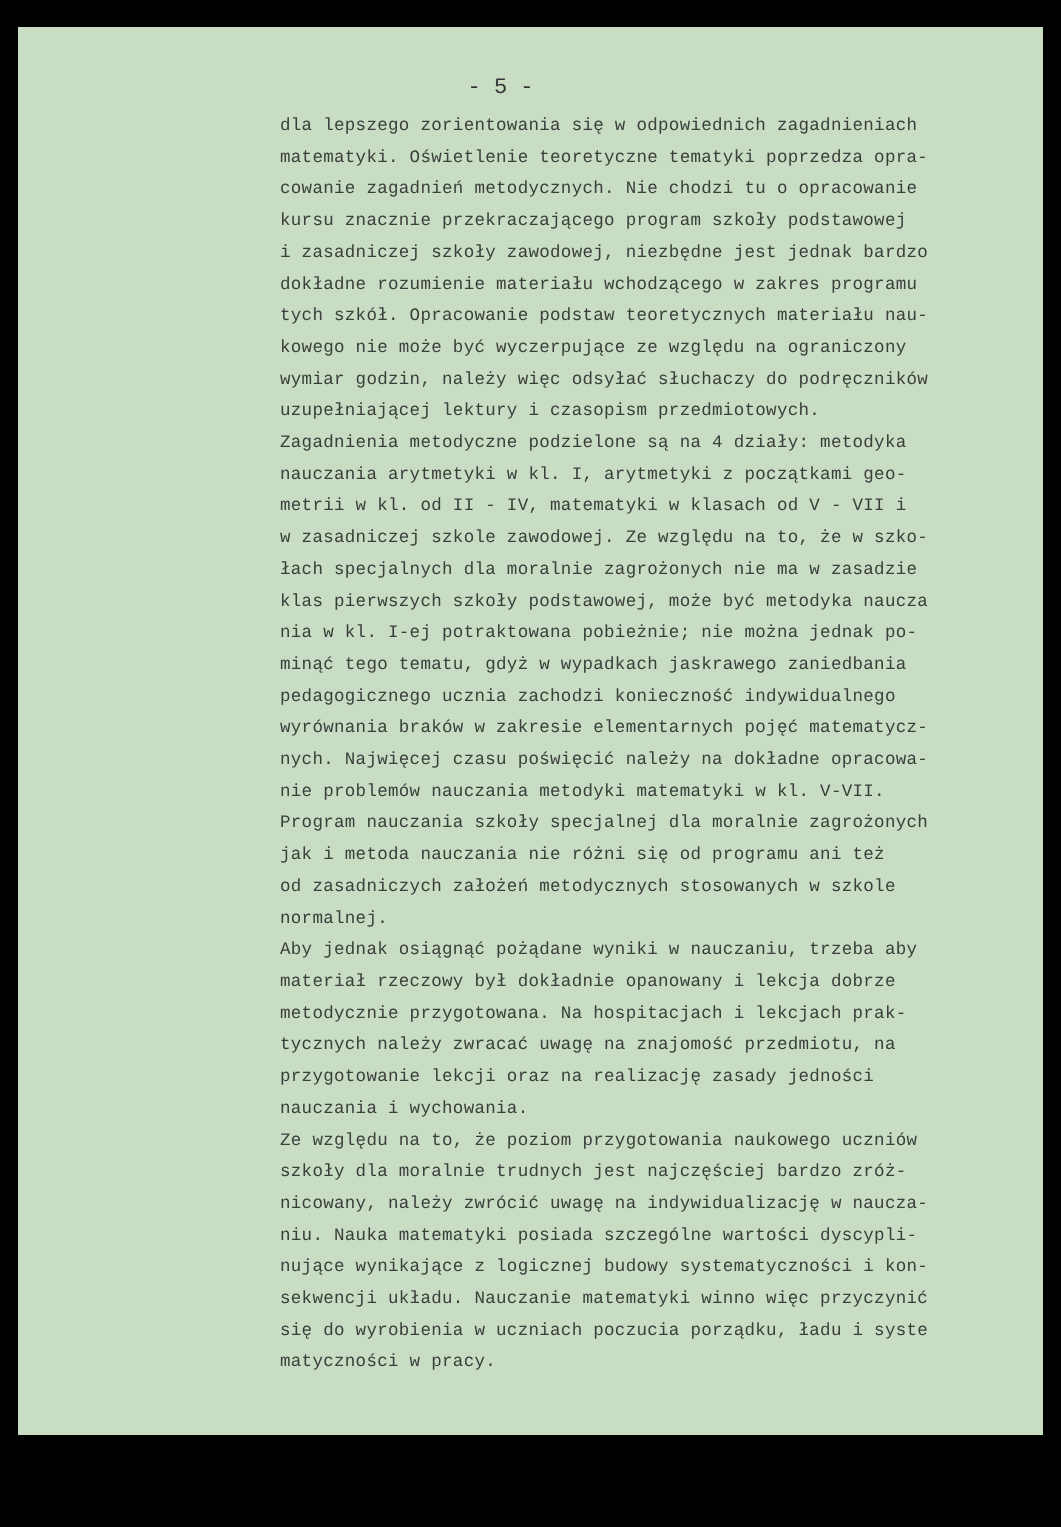- 5 -
dla lepszego zorientowania się w odpowiednich zagadnieniach matematyki. Oświetlenie teoretyczne tematyki poprzedza opra- cowanie zagadnień metodycznych. Nie chodzi tu o opracowanie kursu znacznie przekraczającego program szkoły podstawowej i zasadniczej szkoły zawodowej, niezbędne jest jednak bardzo dokładne rozumienie materiału wchodzącego w zakres programu tych szkół. Opracowanie podstaw teoretycznych materiału nau- kowego nie może być wyczerpujące ze względu na ograniczony wymiar godzin, należy więc odsyłać słuchaczy do podręczników uzupełniającej lektury i czasopism przedmiotowych. Zagadnienia metodyczne podzielone są na 4 działy: metodyka nauczania arytmetyki w kl. I, arytmetyki z początkami geo- metrii w kl. od II - IV, matematyki w klasach od V - VII i w zasadniczej szkole zawodowej. Ze względu na to, że w szko- łach specjalnych dla moralnie zagrożonych nie ma w zasadzie klas pierwszych szkoły podstawowej, może być metodyka naucza nia w kl. I-ej potraktowana pobieżnie; nie można jednak po- minąć tego tematu, gdyż w wypadkach jaskrawego zaniedbania pedagogicznego ucznia zachodzi konieczność indywidualnego wyrównania braków w zakresie elementarnych pojęć matematycz- nych. Najwięcej czasu poświęcić należy na dokładne opracowa- nie problemów nauczania metodyki matematyki w kl. V-VII. Program nauczania szkoły specjalnej dla moralnie zagrożonych jak i metoda nauczania nie różni się od programu ani też od zasadniczych założeń metodycznych stosowanych w szkole normalnej. Aby jednak osiągnąć pożądane wyniki w nauczaniu, trzeba aby materiał rzeczowy był dokładnie opanowany i lekcja dobrze metodycznie przygotowana. Na hospitacjach i lekcjach prak- tycznych należy zwracać uwagę na znajomość przedmiotu, na przygotowanie lekcji oraz na realizację zasady jedności nauczania i wychowania. Ze względu na to, że poziom przygotowania naukowego uczniów szkoły dla moralnie trudnych jest najczęściej bardzo zróż- nicowany, należy zwrócić uwagę na indywidualizację w naucza- niu. Nauka matematyki posiada szczególne wartości dyscypli- nujące wynikające z logicznej budowy systematyczności i kon- sekwencji układu. Nauczanie matematyki winno więc przyczynić się do wyrobienia w uczniach poczucia porządku, ładu i syste matyczności w pracy.